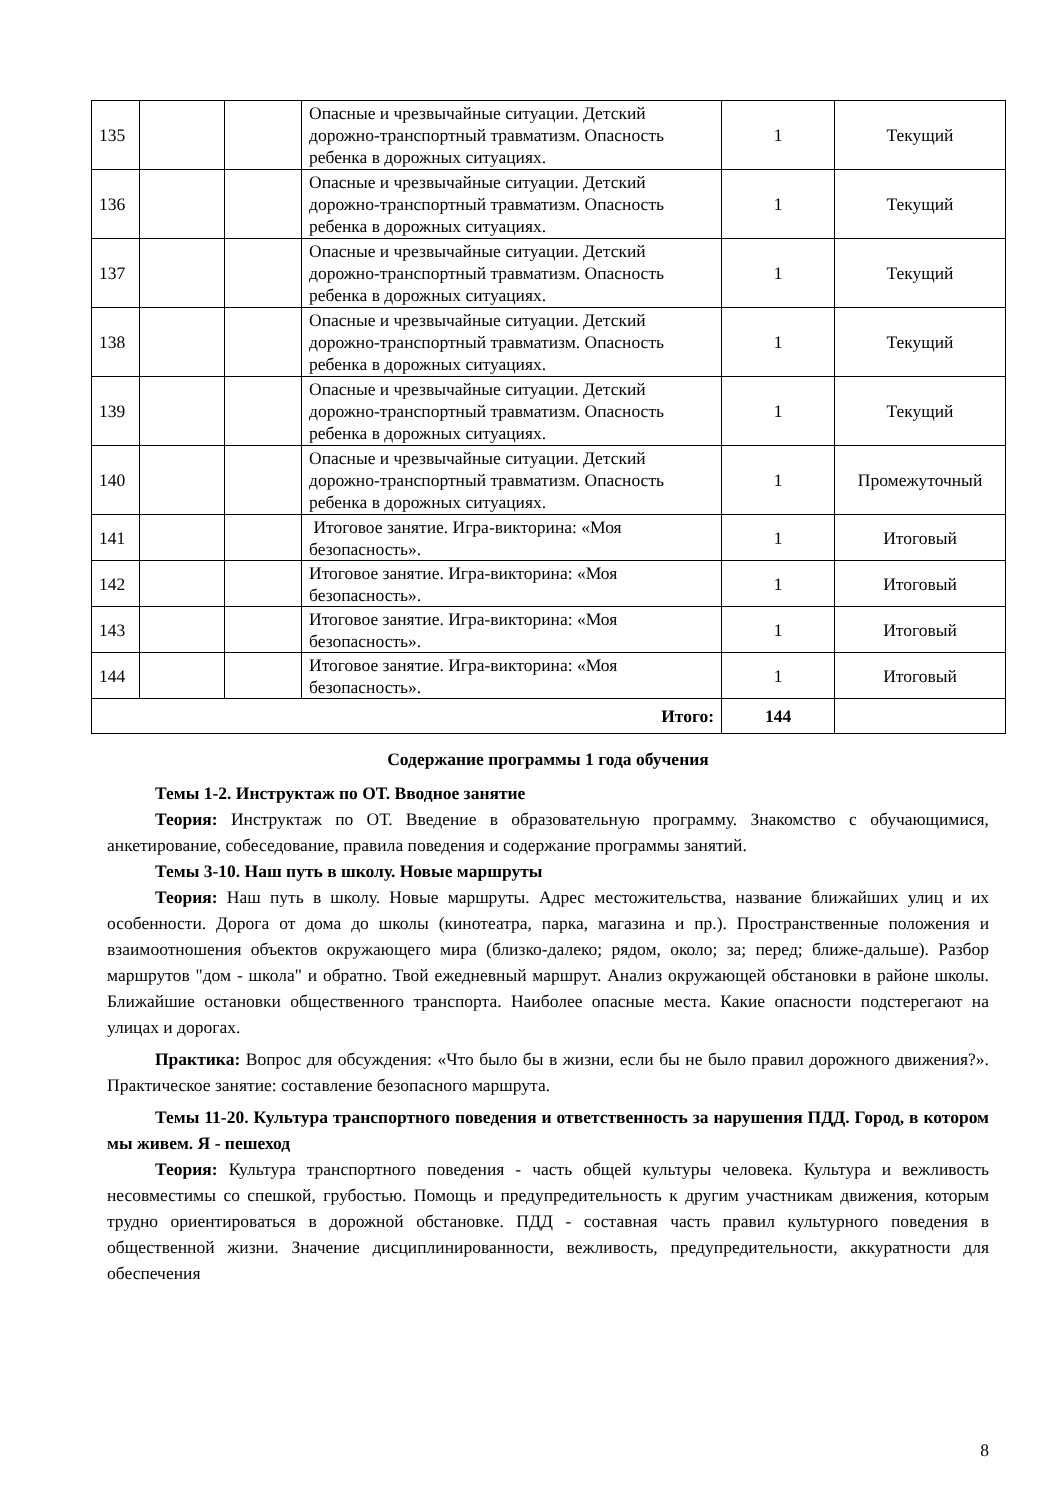| 135 | | | Опасные и чрезвычайные ситуации. Детский дорожно-транспортный травматизм. Опасность ребенка в дорожных ситуациях. | 1 | Текущий |
| 136 | | | Опасные и чрезвычайные ситуации. Детский дорожно-транспортный травматизм. Опасность ребенка в дорожных ситуациях. | 1 | Текущий |
| 137 | | | Опасные и чрезвычайные ситуации. Детский дорожно-транспортный травматизм. Опасность ребенка в дорожных ситуациях. | 1 | Текущий |
| 138 | | | Опасные и чрезвычайные ситуации. Детский дорожно-транспортный травматизм. Опасность ребенка в дорожных ситуациях. | 1 | Текущий |
| 139 | | | Опасные и чрезвычайные ситуации. Детский дорожно-транспортный травматизм. Опасность ребенка в дорожных ситуациях. | 1 | Текущий |
| 140 | | | Опасные и чрезвычайные ситуации. Детский дорожно-транспортный травматизм. Опасность ребенка в дорожных ситуациях. | 1 | Промежуточный |
| 141 | | | Итоговое занятие. Игра-викторина: «Моя безопасность». | 1 | Итоговый |
| 142 | | | Итоговое занятие. Игра-викторина: «Моя безопасность». | 1 | Итоговый |
| 143 | | | Итоговое занятие. Игра-викторина: «Моя безопасность». | 1 | Итоговый |
| 144 | | | Итоговое занятие. Игра-викторина: «Моя безопасность». | 1 | Итоговый |
| Итого: | | | | 144 | |
Содержание программы 1 года обучения
Темы 1-2. Инструктаж по ОТ. Вводное занятие
Теория: Инструктаж по ОТ. Введение в образовательную программу. Знакомство с обучающимися, анкетирование, собеседование, правила поведения и содержание программы занятий.
Темы 3-10. Наш путь в школу. Новые маршруты
Теория: Наш путь в школу. Новые маршруты. Адрес местожительства, название ближайших улиц и их особенности. Дорога от дома до школы (кинотеатра, парка, магазина и пр.). Пространственные положения и взаимоотношения объектов окружающего мира (близко-далеко; рядом, около; за; перед; ближе-дальше). Разбор маршрутов "дом - школа" и обратно. Твой ежедневный маршрут. Анализ окружающей обстановки в районе школы. Ближайшие остановки общественного транспорта. Наиболее опасные места. Какие опасности подстерегают на улицах и дорогах.
Практика: Вопрос для обсуждения: «Что было бы в жизни, если бы не было правил дорожного движения?». Практическое занятие: составление безопасного маршрута.
Темы 11-20. Культура транспортного поведения и ответственность за нарушения ПДД. Город, в котором мы живем. Я - пешеход
Теория: Культура транспортного поведения - часть общей культуры человека. Культура и вежливость несовместимы со спешкой, грубостью. Помощь и предупредительность к другим участникам движения, которым трудно ориентироваться в дорожной обстановке. ПДД - составная часть правил культурного поведения в общественной жизни. Значение дисциплинированности, вежливость, предупредительности, аккуратности для обеспечения
8